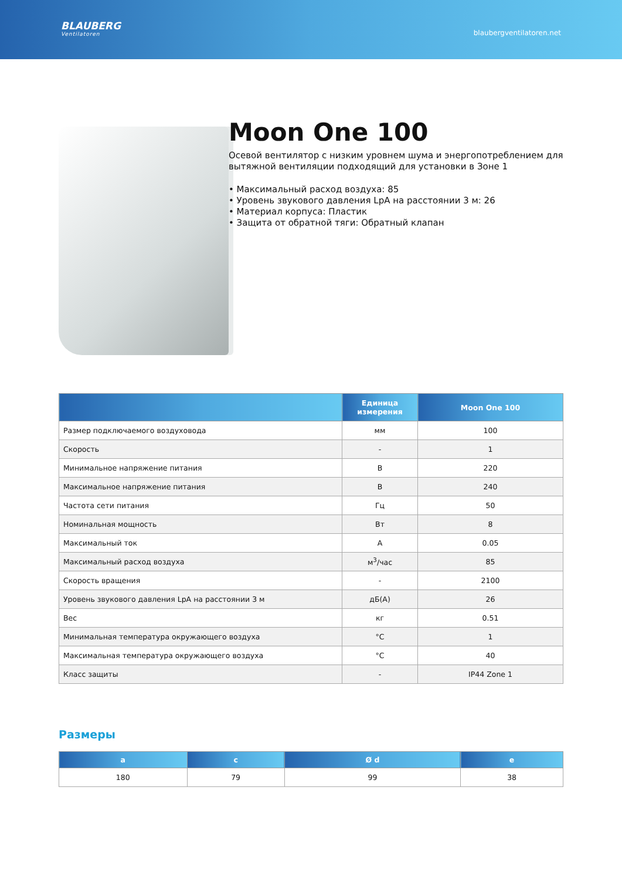BLAUBERG
Ventilatoren
blaubergventilatoren.net
Moon One 100
Осевой вентилятор с низким уровнем шума и энергопотреблением для вытяжной вентиляции подходящий для установки в Зоне 1
• Максимальный расход воздуха: 85
• Уровень звукового давления LpA на расстоянии 3 м: 26
• Материал корпуса: Пластик
• Защита от обратной тяги: Обратный клапан
| | Единица измерения | Moon One 100 |
| --- | --- | --- |
| Размер подключаемого воздуховода | мм | 100 |
| Скорость | - | 1 |
| Минимальное напряжение питания | В | 220 |
| Максимальное напряжение питания | В | 240 |
| Частота сети питания | Гц | 50 |
| Номинальная мощность | Вт | 8 |
| Максимальный ток | А | 0.05 |
| Максимальный расход воздуха | м<sup>3</sup>/час | 85 |
| Скорость вращения | - | 2100 |
| Уровень звукового давления LpA на расстоянии 3 м | дБ(А) | 26 |
| Вес | кг | 0.51 |
| Минимальная температура окружающего воздуха | °C | 1 |
| Максимальная температура окружающего воздуха | °C | 40 |
| Класс защиты | - | IP44 Zone 1 |
Размеры
| a | c | Ø d | e |
| --- | --- | --- | --- |
| 180 | 79 | 99 | 38 |